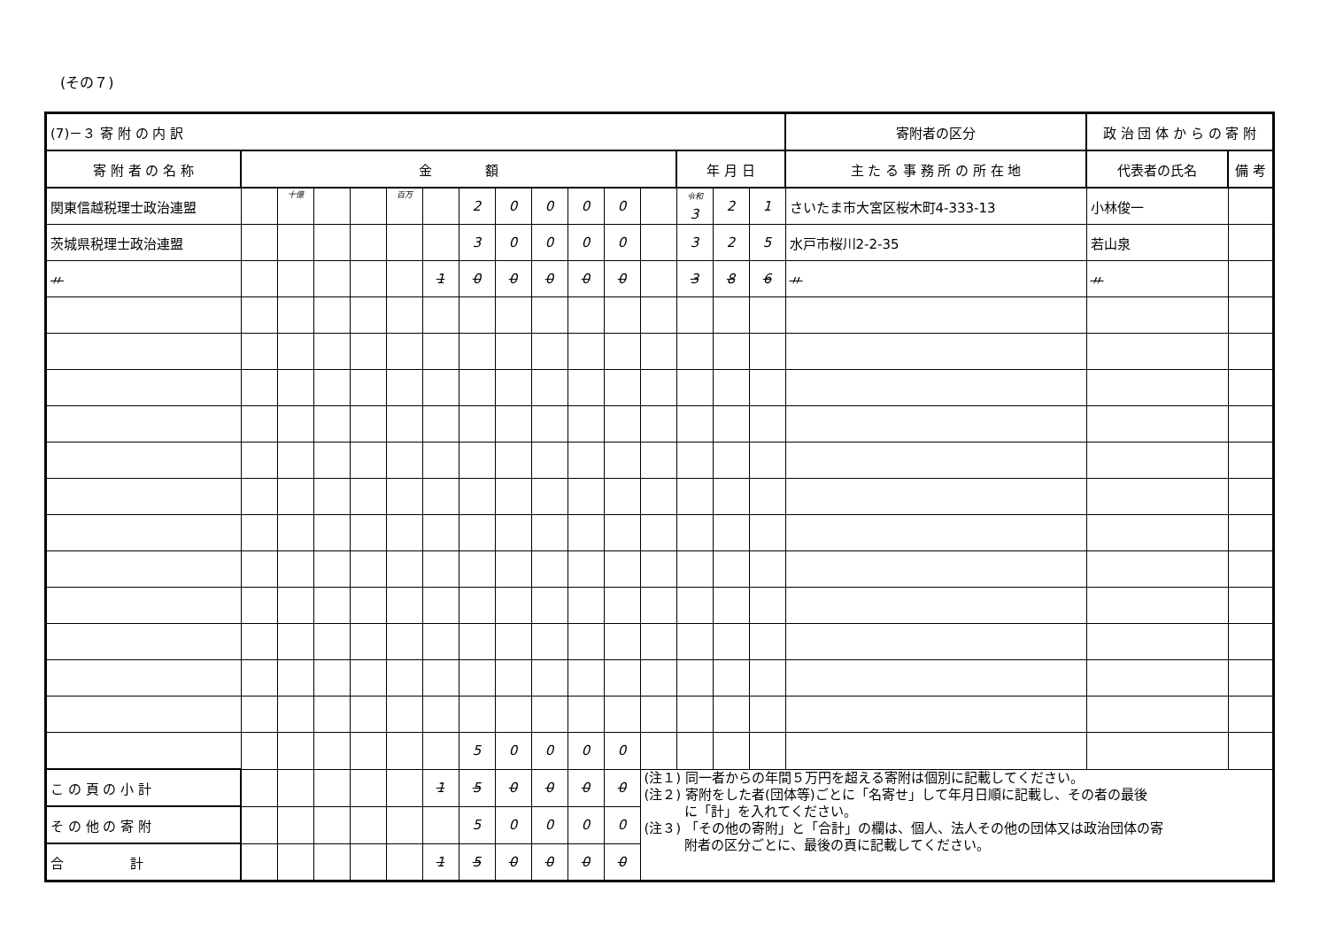(その７)
| (7)－３ 寄 附 の 内 訳 | | | | | | | | | | | | | | | | 寄附者の区分 | 政 治 団 体 か ら の 寄 附 | |
| 寄 附 者 の 名 称 | 金 額 | | | | | | | | | | | | 年 月 日 | | | 主 た る 事 務 所 の 所 在 地 | 代表者の氏名 | 備 考 |
| 関東信越税理士政治連盟 | | 十億 | | | 百万 | | 2 | 0 | 0 | 0 | 0 | | 令和 3 | 2 | 1 | さいたま市大宮区桜木町4-333-13 | 小林俊一 | |
| 茨城県税理士政治連盟 | | | | | | | 3 | 0 | 0 | 0 | 0 | | 3 | 2 | 5 | 水戸市桜川2-2-35 | 若山泉 | |
| 〃 | | | | | | 1 | 0 | 0 | 0 | 0 | 0 | | 3 | 8 | 6 | 〃 | 〃 | |
| | | | | | | | 5 | 0 | 0 | 0 | 0 | | | | | | | |
| こ の 頁 の 小 計 | | | | | | 1 | 5 | 0 | 0 | 0 | 0 | (注１) 同一者からの年間５万円を超える寄附は個別に記載してください。 (注２) 寄附をした者(団体等)ごとに「名寄せ」して年月日順に記載し、その者の最後 に「計」を入れてください。 (注３) 「その他の寄附」と「合計」の欄は、個人、法人その他の団体又は政治団体の寄 附者の区分ごとに、最後の頁に記載してください。 | | | | | | |
| そ の 他 の 寄 附 | | | | | | | 5 | 0 | 0 | 0 | 0 | | | | | | | |
| 合 計 | | | | | | 1 | 5 | 0 | 0 | 0 | 0 | | | | | | | |